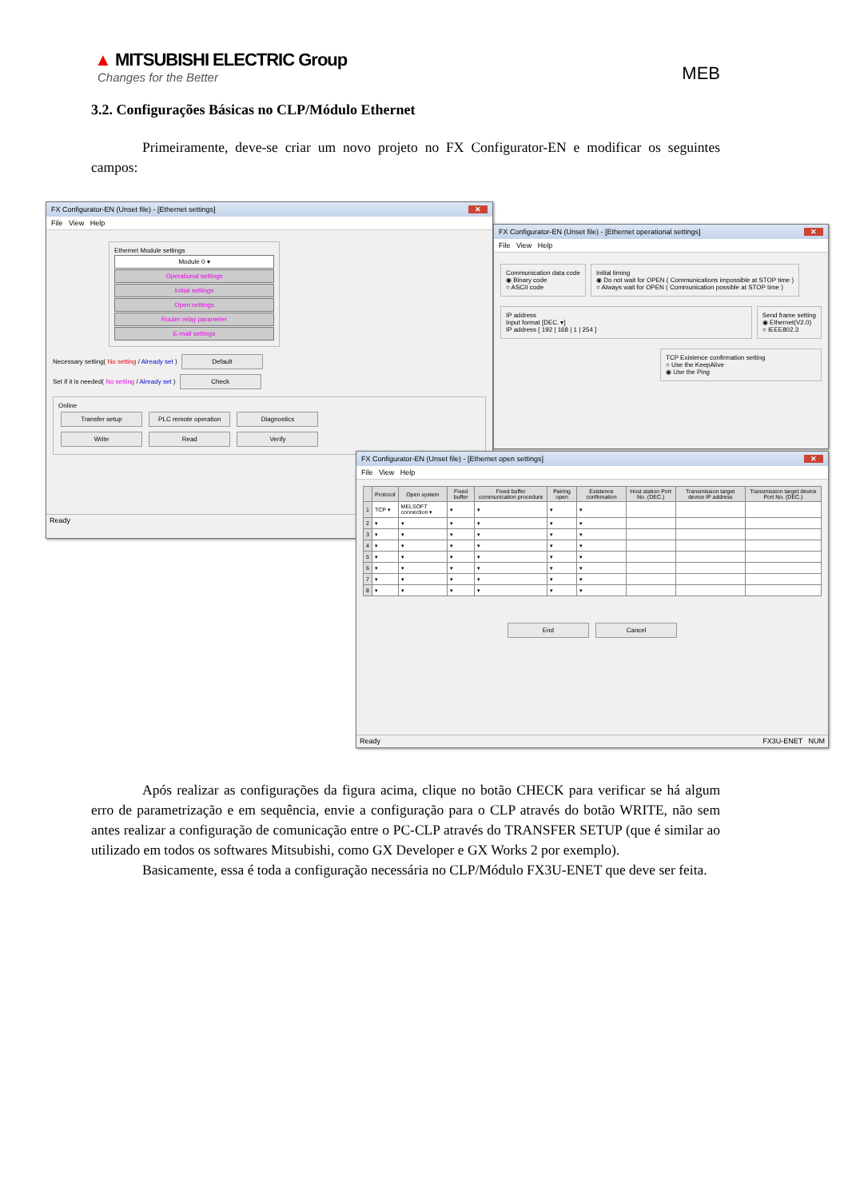▲ MITSUBISHI ELECTRIC Group
Changes for the Better
MEB
3.2. Configurações Básicas no CLP/Módulo Ethernet
Primeiramente, deve-se criar um novo projeto no FX Configurator-EN e modificar os seguintes campos:
FX Configurator-EN (Unset file) - [Ethernet settings] ✕
File View Help
Ethernet Module settings
Module 0 ▾
Operational settings
Initial settings
Open settings
Router relay parameter
E-mail settings
Necessary setting( No setting / Already set ) Default
Set if it is needed( No setting / Already set ) Check
Online
Transfer setup PLC remote operation Diagnostics
Write Read Verify
Ready
FX Configurator-EN (Unset file) - [Ethernet operational settings] ✕
File View Help
Communication data code
◉ Binary code
○ ASCII code
Initial timing
◉ Do not wait for OPEN ( Communications impossible at STOP time )
○ Always wait for OPEN ( Communication possible at STOP time )
IP address
Input format [DEC. ▾]
IP address [ 192 | 168 | 1 | 254 ]
Send frame setting
◉ Ethernet(V2.0)
○ IEEE802.3
TCP Existence confirmation setting
○ Use the KeepAlive
◉ Use the Ping
FX Configurator-EN (Unset file) - [Ethernet open settings] ✕
File View Help
| | Protocol | Open system | Fixed buffer | Fixed buffer communication procedure | Pairing open | Existence confirmation | Host station Port No. (DEC.) | Transmission target device IP address | Transmission target device Port No. (DEC.) |
| --- | --- | --- | --- | --- | --- | --- | --- | --- | --- |
| 1 | TCP ▾ | MELSOFT connection ▾ | ▾ | ▾ | ▾ | ▾ | | | |
| 2 | ▾ | ▾ | ▾ | ▾ | ▾ | ▾ | | | |
| 3 | ▾ | ▾ | ▾ | ▾ | ▾ | ▾ | | | |
| 4 | ▾ | ▾ | ▾ | ▾ | ▾ | ▾ | | | |
| 5 | ▾ | ▾ | ▾ | ▾ | ▾ | ▾ | | | |
| 6 | ▾ | ▾ | ▾ | ▾ | ▾ | ▾ | | | |
| 7 | ▾ | ▾ | ▾ | ▾ | ▾ | ▾ | | | |
| 8 | ▾ | ▾ | ▾ | ▾ | ▾ | ▾ | | | |
End Cancel
Ready FX3U-ENET NUM
Após realizar as configurações da figura acima, clique no botão CHECK para verificar se há algum erro de parametrização e em sequência, envie a configuração para o CLP através do botão WRITE, não sem antes realizar a configuração de comunicação entre o PC-CLP através do TRANSFER SETUP (que é similar ao utilizado em todos os softwares Mitsubishi, como GX Developer e GX Works 2 por exemplo).
Basicamente, essa é toda a configuração necessária no CLP/Módulo FX3U-ENET que deve ser feita.